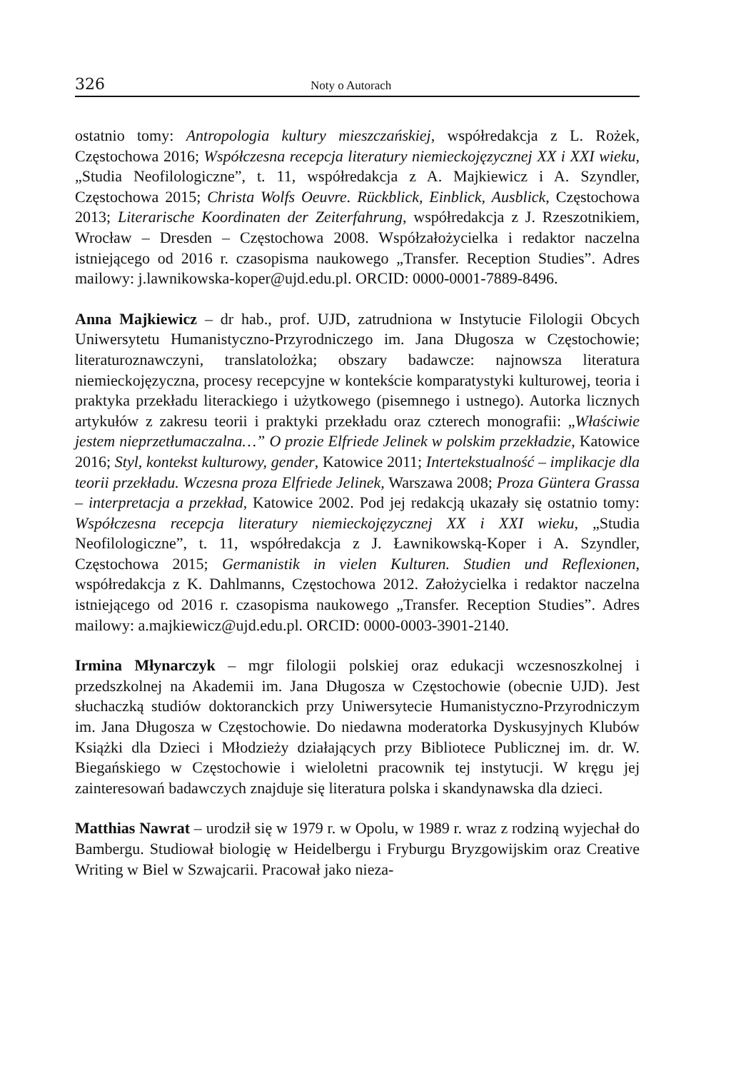326 Noty o Autorach
ostatnio tomy: Antropologia kultury mieszczańskiej, współredakcja z L. Rożek, Częstochowa 2016; Współczesna recepcja literatury niemieckojęzycznej XX i XXI wieku, „Studia Neofilologiczne”, t. 11, współredakcja z A. Majkiewicz i A. Szyndler, Częstochowa 2015; Christa Wolfs Oeuvre. Rückblick, Einblick, Ausblick, Częstochowa 2013; Literarische Koordinaten der Zeiterfahrung, współredakcja z J. Rzeszotnikiem, Wrocław – Dresden – Częstochowa 2008. Współzałożycielka i redaktor naczelna istniejącego od 2016 r. czasopisma naukowego „Transfer. Reception Studies”. Adres mailowy: j.lawnikowska-koper@ujd.edu.pl. ORCID: 0000-0001-7889-8496.
Anna Majkiewicz – dr hab., prof. UJD, zatrudniona w Instytucie Filologii Obcych Uniwersytetu Humanistyczno-Przyrodniczego im. Jana Długosza w Częstochowie; literaturoznawczyni, translatolożka; obszary badawcze: najnowsza literatura niemieckojęzyczna, procesy recepcyjne w kontekście komparatystyki kulturowej, teoria i praktyka przekładu literackiego i użytkowego (pisemnego i ustnego). Autorka licznych artykułów z zakresu teorii i praktyki przekładu oraz czterech monografii: „Właściwie jestem nieprzetłumaczalna…” O prozie Elfriede Jelinek w polskim przekładzie, Katowice 2016; Styl, kontekst kulturowy, gender, Katowice 2011; Intertekstualność – implikacje dla teorii przekładu. Wczesna proza Elfriede Jelinek, Warszawa 2008; Proza Güntera Grassa – interpretacja a przekład, Katowice 2002. Pod jej redakcją ukazały się ostatnio tomy: Współczesna recepcja literatury niemieckojęzycznej XX i XXI wieku, „Studia Neofilologiczne”, t. 11, współredakcja z J. Ławnikowską-Koper i A. Szyndler, Częstochowa 2015; Germanistik in vielen Kulturen. Studien und Reflexionen, współredakcja z K. Dahlmanns, Częstochowa 2012. Założycielka i redaktor naczelna istniejącego od 2016 r. czasopisma naukowego „Transfer. Reception Studies”. Adres mailowy: a.majkiewicz@ujd.edu.pl. ORCID: 0000-0003-3901-2140.
Irmina Młynarczyk – mgr filologii polskiej oraz edukacji wczesnoszkolnej i przedszkolnej na Akademii im. Jana Długosza w Częstochowie (obecnie UJD). Jest słuchaczką studiów doktoranckich przy Uniwersytecie Humanistyczno-Przyrodniczym im. Jana Długosza w Częstochowie. Do niedawna moderatorka Dyskusyjnych Klubów Książki dla Dzieci i Młodzieży działających przy Bibliotece Publicznej im. dr. W. Biegańskiego w Częstochowie i wieloletni pracownik tej instytucji. W kręgu jej zainteresowań badawczych znajduje się literatura polska i skandynawska dla dzieci.
Matthias Nawrat – urodził się w 1979 r. w Opolu, w 1989 r. wraz z rodziną wyjechał do Bambergu. Studiował biologię w Heidelbergu i Fryburgu Bryzgowijskim oraz Creative Writing w Biel w Szwajcarii. Pracował jako nieza-